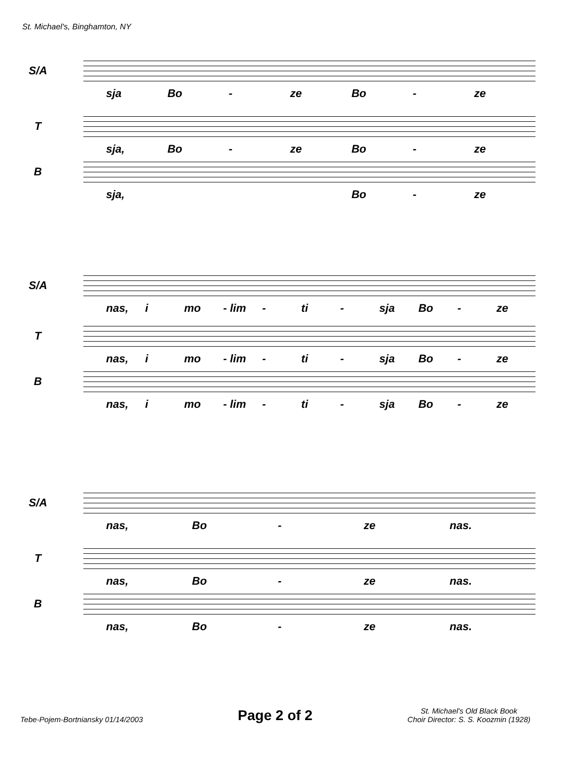St. Michael's, Binghamton, NY
S/A
sja Bo - ze Bo - ze
T
sja, Bo - ze Bo - ze
B
sja, Bo - ze
S/A
nas, i mo - lim - ti - sja Bo - ze
T
nas, i mo - lim - ti - sja Bo - ze
B
nas, i mo - lim - ti - sja Bo - ze
S/A
nas, Bo - ze nas.
T
nas, Bo - ze nas.
B
nas, Bo - ze nas.
Tebe-Pojem-Bortniansky 01/14/2003
Page 2 of 2
St. Michael's Old Black Book
Choir Director: S. S. Koozmin (1928)